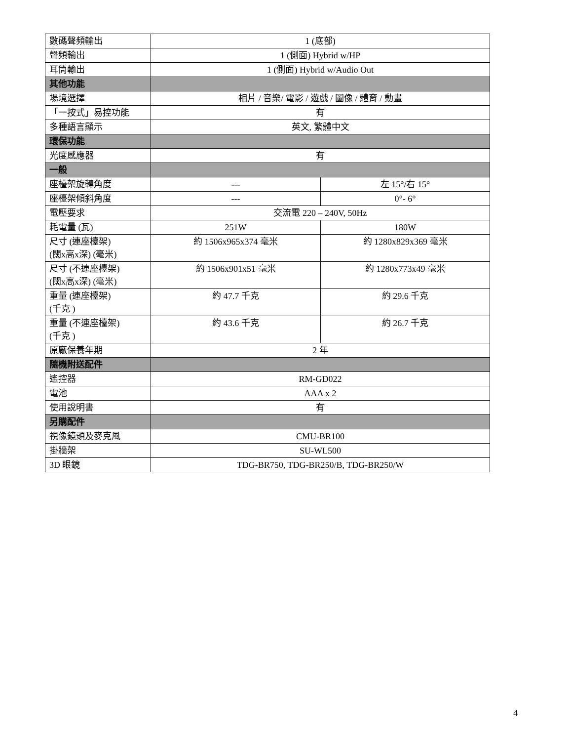| 數碼聲頻輸出 | 1 (底部) | |
| 聲頻輸出 | 1 (側面) Hybrid w/HP | |
| 耳筒輸出 | 1 (側面) Hybrid w/Audio Out | |
| 其他功能 | | |
| 場境選擇 | 相片 / 音樂/ 電影 / 遊戲 / 圖像 / 體育 / 動畫 | |
| 「一按式」易控功能 | 有 | |
| 多種語言顯示 | 英文, 繁體中文 | |
| 環保功能 | | |
| 光度感應器 | 有 | |
| 一般 | | |
| 座檯架旋轉角度 | --- | 左 15°/右 15° |
| 座檯架傾斜角度 | --- | 0°- 6° |
| 電壓要求 | 交流電 220 – 240V, 50Hz | |
| 耗電量 (瓦) | 251W | 180W |
| 尺寸 (連座檯架) (闊x高x深) (毫米) | 約 1506x965x374 毫米 | 約 1280x829x369 毫米 |
| 尺寸 (不連座檯架) (闊x高x深) (毫米) | 約 1506x901x51 毫米 | 約 1280x773x49 毫米 |
| 重量 (連座檯架) (千克 ) | 約 47.7 千克 | 約 29.6 千克 |
| 重量 (不連座檯架) (千克 ) | 約 43.6 千克 | 約 26.7 千克 |
| 原廠保養年期 | 2 年 | |
| 隨機附送配件 | | |
| 遙控器 | RM-GD022 | |
| 電池 | AAA x 2 | |
| 使用說明書 | 有 | |
| 另購配件 | | |
| 視像鏡頭及麥克風 | CMU-BR100 | |
| 掛牆架 | SU-WL500 | |
| 3D 眼鏡 | TDG-BR750, TDG-BR250/B, TDG-BR250/W | |
4